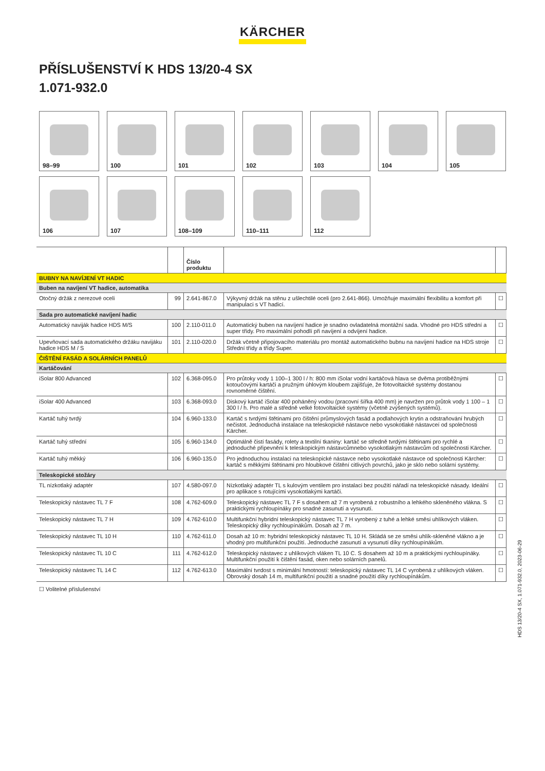KÄRCHER
PŘÍSLUŠENSTVÍ K HDS 13/20-4 SX
1.071-932.0
98–99
100
101
102
103
104
105
106
107
108–109
110–111
112
| | | Číslo produktu | | |
| BUBNY NA NAVÍJENÍ VT HADIC | | | | |
| Buben na navíjení VT hadice, automatika | | | | |
| Otočný držák z nerezové oceli | 99 | 2.641-867.0 | Výkyvný držák na stěnu z ušlechtilé oceli (pro 2.641-866). Umožňuje maximální flexibilitu a komfort při manipulaci s VT hadicí. | ☐ |
| Sada pro automatické navíjení hadic | | | | |
| Automatický naviják hadice HDS M/S | 100 | 2.110-011.0 | Automatický buben na navíjení hadice je snadno ovladatelná montážní sada. Vhodné pro HDS střední a super třídy. Pro maximální pohodlí při navíjení a odvíjení hadice. | ☐ |
| Upevňovací sada automatického držáku navijáku hadice HDS M / S | 101 | 2.110-020.0 | Držák včetně připojovacího materiálu pro montáž automatického bubnu na navíjení hadice na HDS stroje Střední třídy a třídy Super. | ☐ |
| ČIŠTĚNÍ FASÁD A SOLÁRNÍCH PANELŮ | | | | |
| Kartáčování | | | | |
| iSolar 800 Advanced | 102 | 6.368-095.0 | Pro průtoky vody 1 100–1 300 l / h: 800 mm iSolar vodní kartáčová hlava se dvěma protiběžnými kotoučovými kartáči a pružným úhlovým kloubem zajišťuje, že fotovoltaické systémy dostanou rovnoměrné čištění. | ☐ |
| iSolar 400 Advanced | 103 | 6.368-093.0 | Diskový kartáč iSolar 400 poháněný vodou (pracovní šířka 400 mm) je navržen pro průtok vody 1 100 – 1 300 l / h. Pro malé a středně velké fotovoltaické systémy (včetně zvýšených systémů). | ☐ |
| Kartáč tuhý tvrdý | 104 | 6.960-133.0 | Kartáč s tvrdými štětinami pro čištění průmyslových fasád a podlahových krytin a odstraňování hrubých nečistot. Jednoduchá instalace na teleskopické nástavce nebo vysokotlaké nástavceí od společnosti Kärcher. | ☐ |
| Kartáč tuhý střední | 105 | 6.960-134.0 | Optimálně čistí fasády, rolety a textilní tkaniny: kartáč se středně tvrdými štětinami pro rychlé a jednoduché připevnění k teleskopickým nástavcůmnebo vysokotlakým nástavcům od společnosti Kärcher. | ☐ |
| Kartáč tuhý měkký | 106 | 6.960-135.0 | Pro jednoduchou instalaci na teleskopické nástavce nebo vysokotlaké nástavce od společnosti Kärcher: kartáč s měkkými štětinami pro hloubkové čištění citlivých povrchů, jako je sklo nebo solární systémy. | ☐ |
| Teleskopické stožáry | | | | |
| TL nízkotlaký adaptér | 107 | 4.580-097.0 | Nízkotlaký adaptér TL s kulovým ventilem pro instalaci bez použití nářadí na teleskopické násady. Ideální pro aplikace s rotujícími vysokotlakými kartáči. | ☐ |
| Teleskopický nástavec TL 7 F | 108 | 4.762-609.0 | Teleskopický nástavec TL 7 F s dosahem až 7 m vyrobená z robustního a lehkého skleněného vlákna. S praktickými rychloupínáky pro snadné zasunutí a vysunutí. | ☐ |
| Teleskopický nástavec TL 7 H | 109 | 4.762-610.0 | Multifunkční hybridní teleskopický nástavec TL 7 H vyrobený z tuhé a lehké směsi uhlíkových vláken. Teleskopický díky rychloupínákům. Dosah až 7 m. | ☐ |
| Teleskopický nástavec TL 10 H | 110 | 4.762-611.0 | Dosah až 10 m: hybridní teleskopický nástavec TL 10 H. Skládá se ze směsi uhlík-skleněné vlákno a je vhodný pro multifunkční použití. Jednoduché zasunutí a vysunutí díky rychloupínákům. | ☐ |
| Teleskopický nástavec TL 10 C | 111 | 4.762-612.0 | Teleskopický nástavec z uhlíkových vláken TL 10 C. S dosahem až 10 m a praktickými rychloupínáky. Multifunkční použití k čištění fasád, oken nebo solárních panelů. | ☐ |
| Teleskopický nástavec TL 14 C | 112 | 4.762-613.0 | Maximální tvrdost s minimální hmotností: teleskopický nástavec TL 14 C vyrobená z uhlíkových vláken. Obrovský dosah 14 m, multifunkční použití a snadné použití díky rychloupínákům. | ☐ |
☐ Volitelné příslušenství
HDS 13/20-4 SX, 1.071-932.0, 2023-06-29